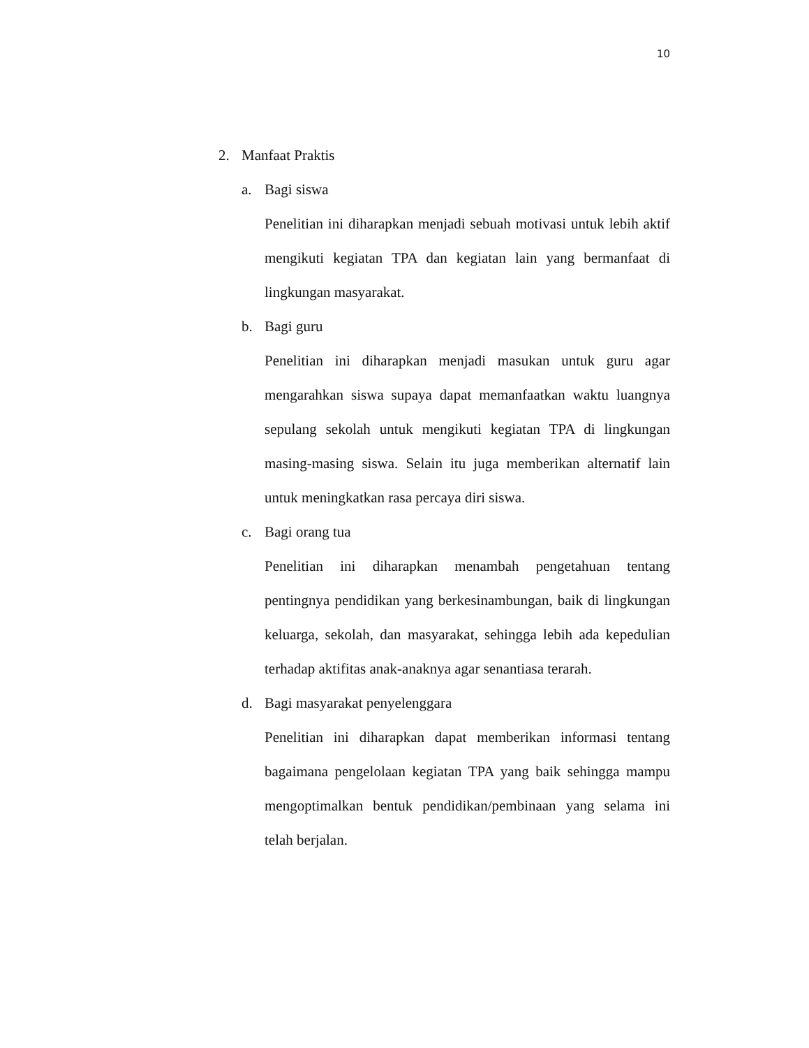10
2. Manfaat Praktis
a. Bagi siswa
Penelitian ini diharapkan menjadi sebuah motivasi untuk lebih aktif mengikuti kegiatan TPA dan kegiatan lain yang bermanfaat di lingkungan masyarakat.
b. Bagi guru
Penelitian ini diharapkan menjadi masukan untuk guru agar mengarahkan siswa supaya dapat memanfaatkan waktu luangnya sepulang sekolah untuk mengikuti kegiatan TPA di lingkungan masing-masing siswa. Selain itu juga memberikan alternatif lain untuk meningkatkan rasa percaya diri siswa.
c. Bagi orang tua
Penelitian ini diharapkan menambah pengetahuan tentang pentingnya pendidikan yang berkesinambungan, baik di lingkungan keluarga, sekolah, dan masyarakat, sehingga lebih ada kepedulian terhadap aktifitas anak-anaknya agar senantiasa terarah.
d. Bagi masyarakat penyelenggara
Penelitian ini diharapkan dapat memberikan informasi tentang bagaimana pengelolaan kegiatan TPA yang baik sehingga mampu mengoptimalkan bentuk pendidikan/pembinaan yang selama ini telah berjalan.